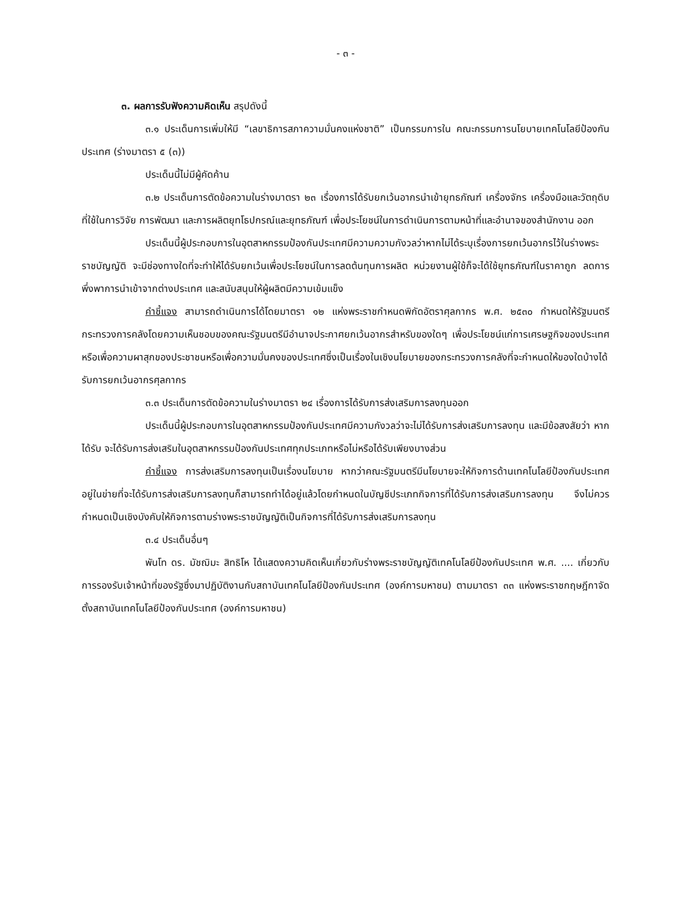- ๓ -
๓. ผลการรับฟังความคิดเห็น สรุปดังนี้
๓.๑ ประเด็นการเพิ่มให้มี “เลขาธิการสภาความมั่นคงแห่งชาติ” เป็นกรรมการใน คณะกรรมการนโยบายเทคโนโลยีป้องกันประเทศ (ร่างมาตรา ๕ (๓))
ประเด็นนี้ไม่มีผู้คัดค้าน
๓.๒ ประเด็นการตัดข้อความในร่างมาตรา ๒๓ เรื่องการได้รับยกเว้นอากรนำเข้ายุทธภัณฑ์ เครื่องจักร เครื่องมือและวัตถุดิบ ที่ใช้ในการวิจัย การพัฒนา และการผลิตยุทโธปกรณ์และยุทธภัณฑ์ เพื่อประโยชน์ในการดำเนินการตามหน้าที่และอำนาจของสำนักงาน ออก
ประเด็นนี้ผู้ประกอบการในอุตสาหกรรมป้องกันประเทศมีความความกังวลว่าหากไม่ได้ระบุเรื่องการยกเว้นอากรไว้ในร่างพระราชบัญญัติ จะมีช่องทางใดที่จะทำให้ได้รับยกเว้นเพื่อประโยชน์ในการลดต้นทุนการผลิต หน่วยงานผู้ใช้ก็จะได้ใช้ยุทธภัณฑ์ในราคาถูก ลดการพึ่งพาการนำเข้าจากต่างประเทศ และสนับสนุนให้ผู้ผลิตมีความเข้มแข็ง
คำชี้แจง สามารถดำเนินการได้โดยมาตรา ๑๒ แห่งพระราชกำหนดพิกัดอัตราศุลกากร พ.ศ. ๒๕๓๐ กำหนดให้รัฐมนตรีกระทรวงการคลังโดยความเห็นชอบของคณะรัฐมนตรีมีอำนาจประกาศยกเว้นอากรสำหรับของใดๆ เพื่อประโยชน์แก่การเศรษฐกิจของประเทศหรือเพื่อความผาสุกของประชาชนหรือเพื่อความมั่นคงของประเทศซึ่งเป็นเรื่องในเชิงนโยบายของกระทรวงการคลังที่จะกำหนดให้ของใดบ้างได้รับการยกเว้นอากรศุลกากร
๓.๓ ประเด็นการตัดข้อความในร่างมาตรา ๒๔ เรื่องการได้รับการส่งเสริมการลงทุนออก
ประเด็นนี้ผู้ประกอบการในอุตสาหกรรมป้องกันประเทศมีความกังวลว่าจะไม่ได้รับการส่งเสริมการลงทุน และมีข้อสงสัยว่า หากได้รับ จะได้รับการส่งเสริมในอุตสาหกรรมป้องกันประเทศทุกประเภทหรือไม่หรือได้รับเพียงบางส่วน
คำชี้แจง การส่งเสริมการลงทุนเป็นเรื่องนโยบาย หากว่าคณะรัฐมนตรีมีนโยบายจะให้กิจการด้านเทคโนโลยีป้องกันประเทศอยู่ในข่ายที่จะได้รับการส่งเสริมการลงทุนก็สามารถทำได้อยู่แล้วโดยกำหนดในบัญชีประเภทกิจการที่ได้รับการส่งเสริมการลงทุน จึงไม่ควรกำหนดเป็นเชิงบังคับให้กิจการตามร่างพระราชบัญญัติเป็นกิจการที่ได้รับการส่งเสริมการลงทุน
๓.๔ ประเด็นอื่นๆ
พันโท ดร. มัชฌิมะ สิทธิโห ได้แสดงความคิดเห็นเกี่ยวกับร่างพระราชบัญญัติเทคโนโลยีป้องกันประเทศ พ.ศ. .... เกี่ยวกับการรองรับเจ้าหน้าที่ของรัฐซึ่งมาปฏิบัติงานกับสถาบันเทคโนโลยีป้องกันประเทศ (องค์การมหาชน) ตามมาตรา ๓๓ แห่งพระราชกฤษฎีกาจัดตั้งสถาบันเทคโนโลยีป้องกันประเทศ (องค์การมหาชน)